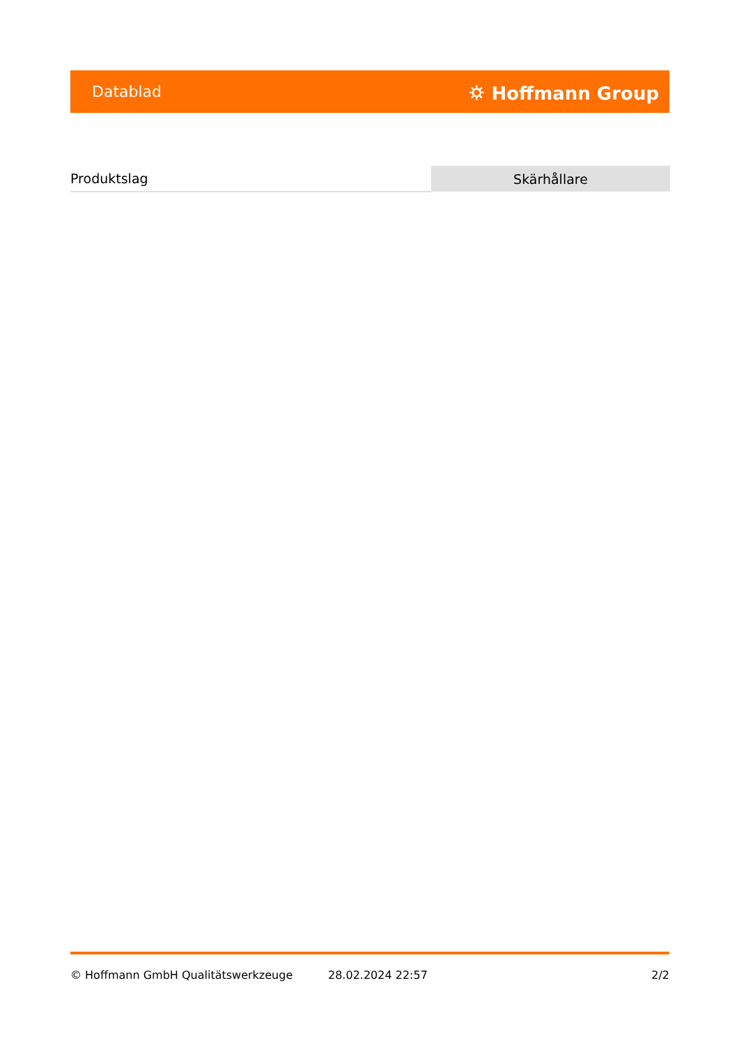Datablad ⛭ Hoffmann Group
| Produktslag | Skärhållare |
© Hoffmann GmbH Qualitätswerkzeuge 28.02.2024 22:57 2/2